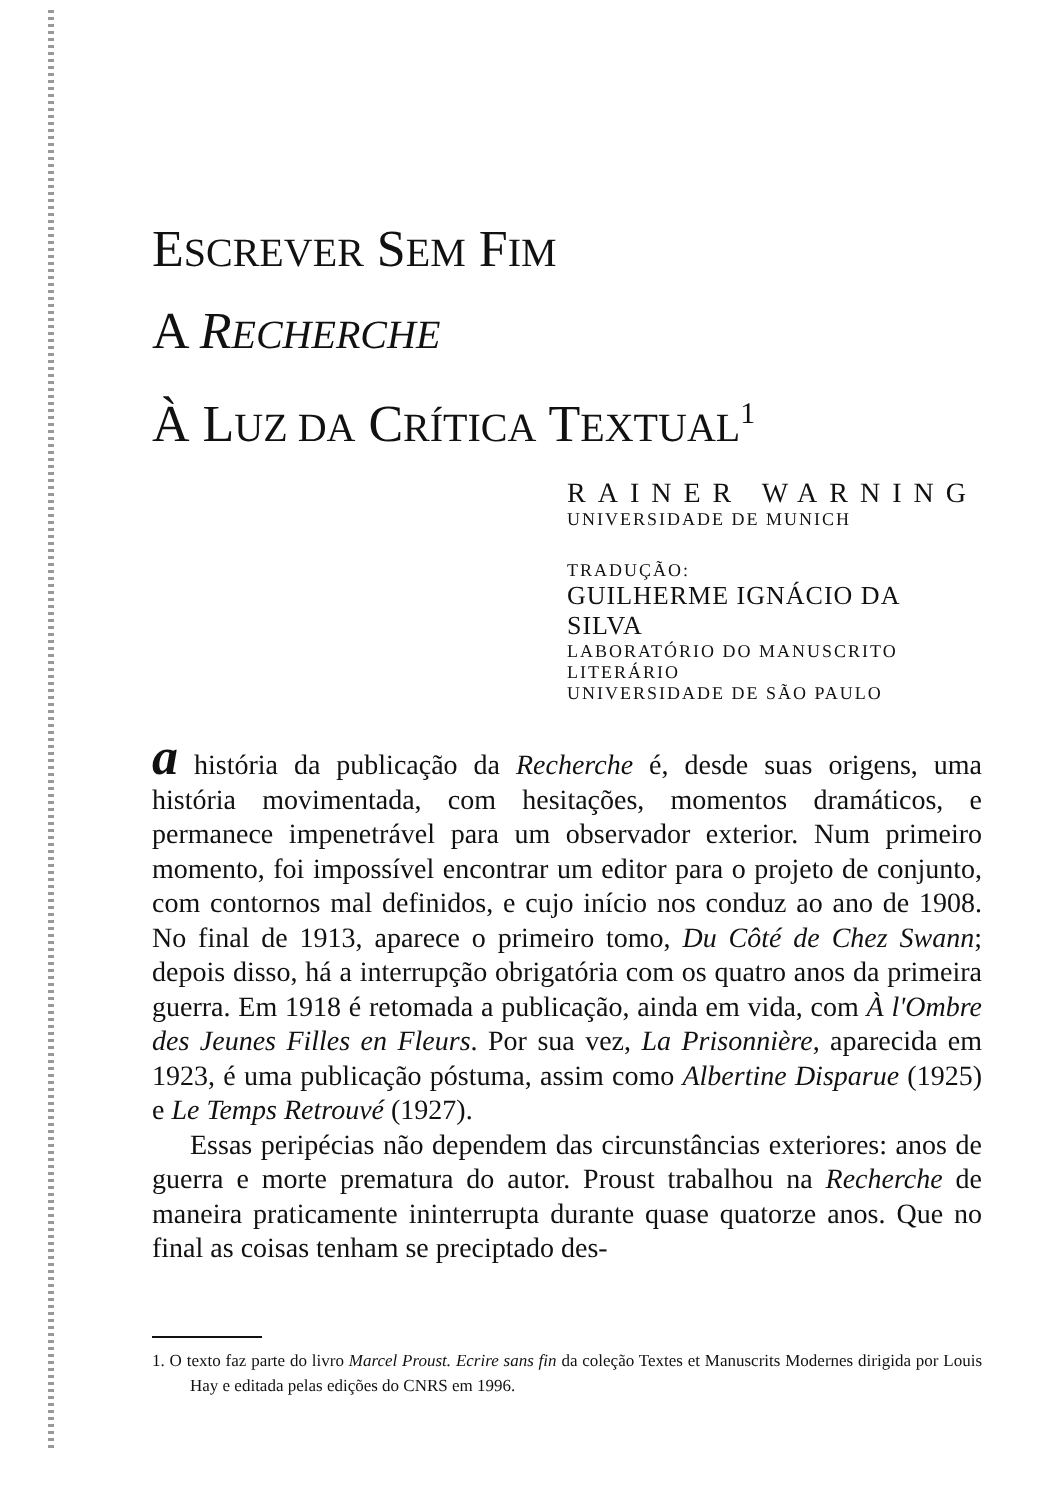ESCREVER SEM FIM
A RECHERCHE
À LUZ DA CRÍTICA TEXTUAL<sup>1</sup>
RAINER WARNING
UNIVERSIDADE DE MUNICH
TRADUÇÃO:
GUILHERME IGNÁCIO DA SILVA
LABORATÓRIO DO MANUSCRITO LITERÁRIO
UNIVERSIDADE DE SÃO PAULO
a história da publicação da Recherche é, desde suas origens, uma história movimentada, com hesitações, momentos dramáticos, e permanece impenetrável para um observador exterior. Num primeiro momento, foi impossível encontrar um editor para o projeto de conjunto, com contornos mal definidos, e cujo início nos conduz ao ano de 1908. No final de 1913, aparece o primeiro tomo, Du Côté de Chez Swann; depois disso, há a interrupção obrigatória com os quatro anos da primeira guerra. Em 1918 é retomada a publicação, ainda em vida, com À l'Ombre des Jeunes Filles en Fleurs. Por sua vez, La Prisonnière, aparecida em 1923, é uma publicação póstuma, assim como Albertine Disparue (1925) e Le Temps Retrouvé (1927).
Essas peripécias não dependem das circunstâncias exteriores: anos de guerra e morte prematura do autor. Proust trabalhou na Recherche de maneira praticamente ininterrupta durante quase quatorze anos. Que no final as coisas tenham se preciptado des-
1. O texto faz parte do livro Marcel Proust. Ecrire sans fin da coleção Textes et Manuscrits Modernes dirigida por Louis Hay e editada pelas edições do CNRS em 1996.